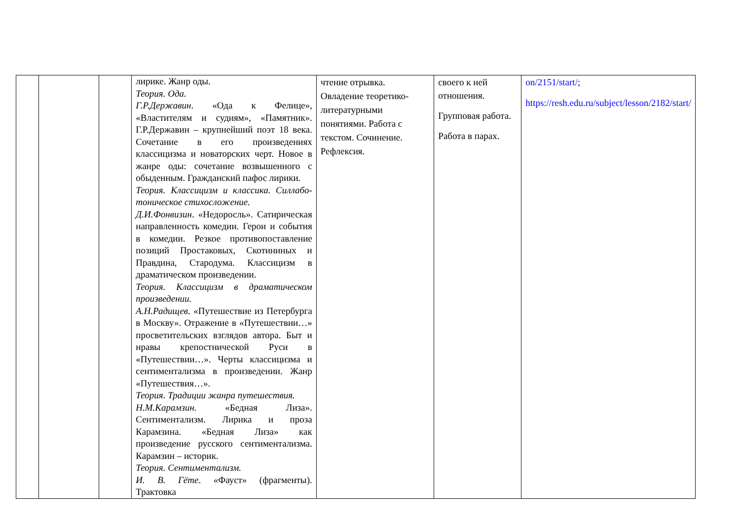| | | | лирике. Жанр оды. Теория. Ода. Г.Р.Державин . «Ода к Фелице», «Властителям и судиям», «Памятник». Г.Р.Державин – крупнейший поэт 18 века. Сочетание в его произведениях классицизма и новаторских черт. Новое в жанре оды: сочетание возвышенного с обыденным. Гражданский пафос лирики. Теория. Классицизм и классика. Силлабо-тоническое стихосложение. Д.И.Фонвизин . «Недоросль». Сатирическая направленность комедии. Герои и события в комедии. Резкое противопоставление позиций Простаковых, Скотининых и Правдина, Стародума. Классицизм в драматическом произведении. Теория. Классицизм в драматическом произведении. А.Н.Радищев . «Путешествие из Петербурга в Москву». Отражение в «Путешествии…» просветительских взглядов автора. Быт и нравы крепостнической Руси в «Путешествии…». Черты классицизма и сентиментализма в произведении. Жанр «Путешествия…». Теория. Традиции жанра путешествия. Н.М.Карамзин. «Бедная Лиза». Сентиментализм. Лирика и проза Карамзина. «Бедная Лиза» как произведение русского сентиментализма. Карамзин – историк. Теория. Сентиментализм. И. В. Гёте . «Фауст» (фрагменты). Трактовка | чтение отрывка. Овладение теоретико-литературными понятиями. Работа с текстом. Сочинение. Рефлексия. | своего к ней отношения. Групповая работа. Работа в парах. | on/2151/start/ ; https://resh.edu.ru/subject/lesson/2182/start/ |